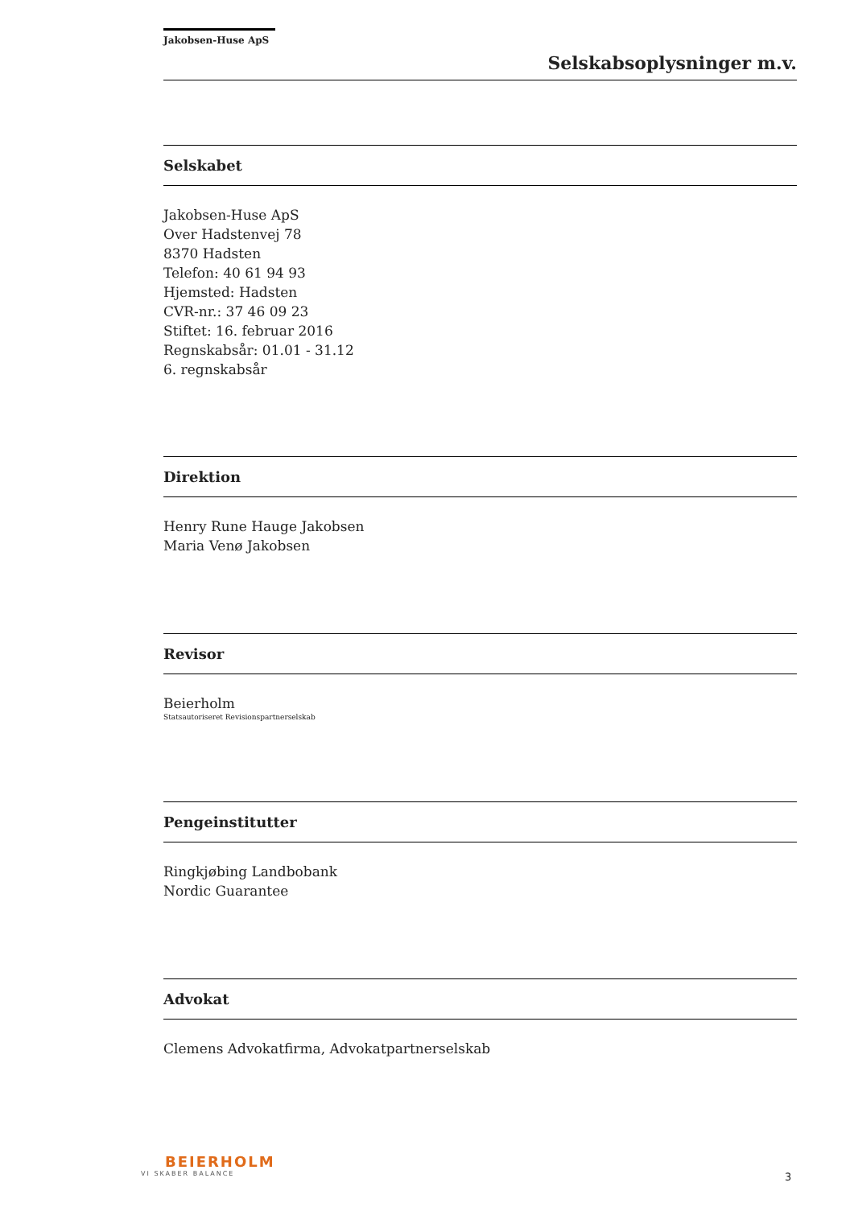Jakobsen-Huse ApS
Selskabsoplysninger m.v.
Selskabet
Jakobsen-Huse ApS
Over Hadstenvej 78
8370 Hadsten
Telefon: 40 61 94 93
Hjemsted: Hadsten
CVR-nr.: 37 46 09 23
Stiftet: 16. februar 2016
Regnskabsår: 01.01 - 31.12
6. regnskabsår
Direktion
Henry Rune Hauge Jakobsen
Maria Venø Jakobsen
Revisor
Beierholm
Statsautoriseret Revisionspartnerselskab
Pengeinstitutter
Ringkjøbing Landbobank
Nordic Guarantee
Advokat
Clemens Advokatfirma, Advokatpartnerselskab
BEIERHOLM
VI SKABER BALANCE
3